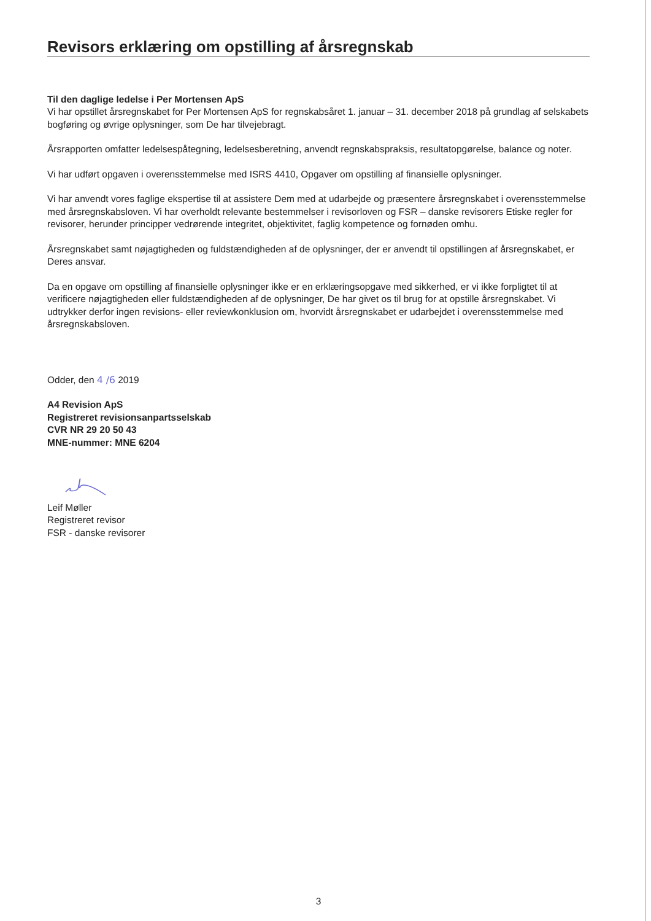Revisors erklæring om opstilling af årsregnskab
Til den daglige ledelse i Per Mortensen ApS
Vi har opstillet årsregnskabet for Per Mortensen ApS for regnskabsåret 1. januar – 31. december 2018 på grundlag af selskabets bogføring og øvrige oplysninger, som De har tilvejebragt.
Årsrapporten omfatter ledelsespåtegning, ledelsesberetning, anvendt regnskabspraksis, resultatopgørelse, balance og noter.
Vi har udført opgaven i overensstemmelse med ISRS 4410, Opgaver om opstilling af finansielle oplysninger.
Vi har anvendt vores faglige ekspertise til at assistere Dem med at udarbejde og præsentere årsregnskabet i overensstemmelse med årsregnskabsloven. Vi har overholdt relevante bestemmelser i revisorloven og FSR – danske revisorers Etiske regler for revisorer, herunder principper vedrørende integritet, objektivitet, faglig kompetence og fornøden omhu.
Årsregnskabet samt nøjagtigheden og fuldstændigheden af de oplysninger, der er anvendt til opstillingen af årsregnskabet, er Deres ansvar.
Da en opgave om opstilling af finansielle oplysninger ikke er en erklæringsopgave med sikkerhed, er vi ikke forpligtet til at verificere nøjagtigheden eller fuldstændigheden af de oplysninger, De har givet os til brug for at opstille årsregnskabet. Vi udtrykker derfor ingen revisions- eller reviewkonklusion om, hvorvidt årsregnskabet er udarbejdet i overensstemmelse med årsregnskabsloven.
Odder, den 4 /6 2019
A4 Revision ApS
Registreret revisionsanpartsselskab
CVR NR 29 20 50 43
MNE-nummer: MNE 6204
Leif Møller
Registreret revisor
FSR - danske revisorer
3